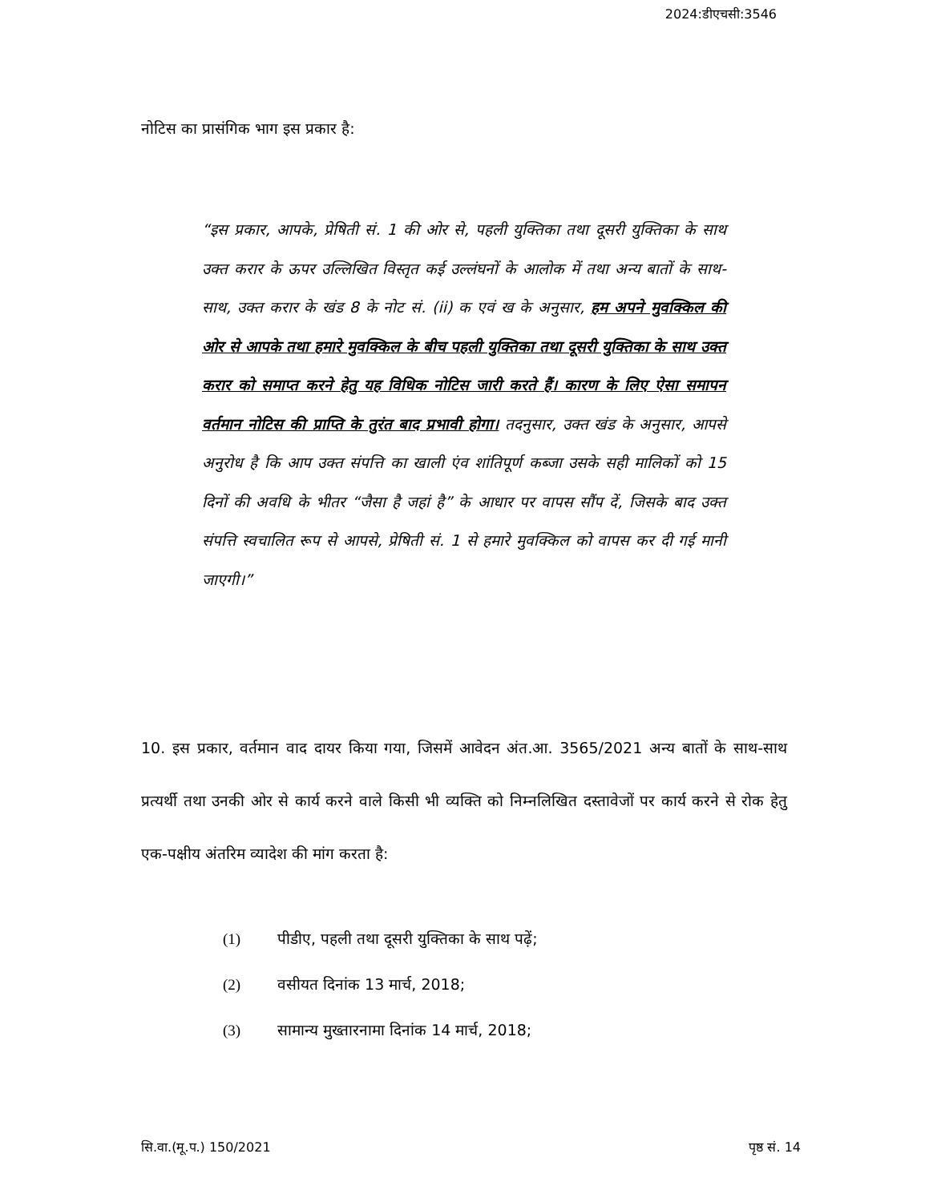2024:डीएचसी:3546
नोटिस का प्रासंगिक भाग इस प्रकार है:
“इस प्रकार, आपके, प्रेषिती सं. 1 की ओर से, पहली युक्तिका तथा दूसरी युक्तिका के साथ उक्त करार के ऊपर उल्लिखित विस्तृत कई उल्लंघनों के आलोक में तथा अन्य बातों के साथ-साथ, उक्त करार के खंड 8 के नोट सं. (ii) क एवं ख के अनुसार, हम अपने मुवक्किल की ओर से आपके तथा हमारे मुवक्किल के बीच पहली युक्तिका तथा दूसरी युक्तिका के साथ उक्त करार को समाप्त करने हेतु यह विधिक नोटिस जारी करते हैं। कारण के लिए ऐसा समापन वर्तमान नोटिस की प्राप्ति के तुरंत बाद प्रभावी होगा। तदनुसार, उक्त खंड के अनुसार, आपसे अनुरोध है कि आप उक्त संपत्ति का खाली एंव शांतिपूर्ण कब्जा उसके सही मालिकों को 15 दिनों की अवधि के भीतर “जैसा है जहां है” के आधार पर वापस सौंप दें, जिसके बाद उक्त संपत्ति स्वचालित रूप से आपसे, प्रेषिती सं. 1 से हमारे मुवक्किल को वापस कर दी गई मानी जाएगी।”
10. इस प्रकार, वर्तमान वाद दायर किया गया, जिसमें आवेदन अंत.आ. 3565/2021 अन्य बातों के साथ-साथ प्रत्यर्थी तथा उनकी ओर से कार्य करने वाले किसी भी व्यक्ति को निम्नलिखित दस्तावेजों पर कार्य करने से रोक हेतु एक-पक्षीय अंतरिम व्यादेश की मांग करता है:
(1) पीडीए, पहली तथा दूसरी युक्तिका के साथ पढ़ें;
(2) वसीयत दिनांक 13 मार्च, 2018;
(3) सामान्य मुख्तारनामा दिनांक 14 मार्च, 2018;
सि.वा.(मू.प.) 150/2021 पृष्ठ सं. 14